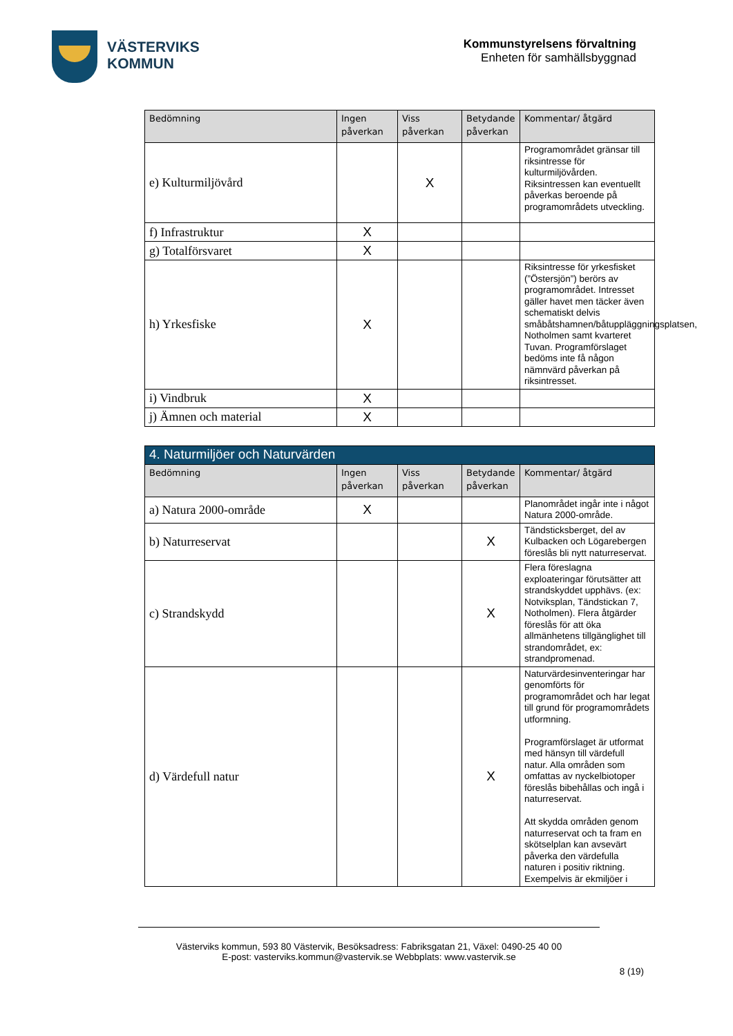VÄSTERVIKS
KOMMUN
Kommunstyrelsens förvaltning
Enheten för samhällsbyggnad
| Bedömning | Ingen påverkan | Viss påverkan | Betydande påverkan | Kommentar/ åtgärd |
| --- | --- | --- | --- | --- |
| e) Kulturmiljövård | | X | | Programområdet gränsar till riksintresse för kulturmiljövården. Riksintressen kan eventuellt påverkas beroende på programområdets utveckling. |
| f) Infrastruktur | X | | | |
| g) Totalförsvaret | X | | | |
| h) Yrkesfiske | X | | | Riksintresse för yrkesfisket (”Östersjön”) berörs av programområdet. Intresset gäller havet men täcker även schematiskt delvis småbåtshamnen/båtuppläggningsplatsen, Notholmen samt kvarteret Tuvan. Programförslaget bedöms inte få någon nämnvärd påverkan på riksintresset. |
| i) Vindbruk | X | | | |
| j) Ämnen och material | X | | | |
| 4. Naturmiljöer och Naturvärden | | | | |
| --- | --- | --- | --- | --- |
| Bedömning | Ingen påverkan | Viss påverkan | Betydande påverkan | Kommentar/ åtgärd |
| a) Natura 2000-område | X | | | Planområdet ingår inte i något Natura 2000-område. |
| b) Naturreservat | | | X | Tändsticksberget, del av Kulbacken och Lögarebergen föreslås bli nytt naturreservat. |
| c) Strandskydd | | | X | Flera föreslagna exploateringar förutsätter att strandskyddet upphävs. (ex: Notviksplan, Tändstickan 7, Notholmen). Flera åtgärder föreslås för att öka allmänhetens tillgänglighet till strandområdet, ex: strandpromenad. |
| d) Värdefull natur | | | X | Naturvärdesinventeringar har genomförts för programområdet och har legat till grund för programområdets utformning. Programförslaget är utformat med hänsyn till värdefull natur. Alla områden som omfattas av nyckelbiotoper föreslås bibehållas och ingå i naturreservat. Att skydda områden genom naturreservat och ta fram en skötselplan kan avsevärt påverka den värdefulla naturen i positiv riktning. Exempelvis är ekmiljöer i |
Västerviks kommun, 593 80 Västervik, Besöksadress: Fabriksgatan 21, Växel: 0490-25 40 00
E-post: vasterviks.kommun@vastervik.se Webbplats: www.vastervik.se
8 (19)